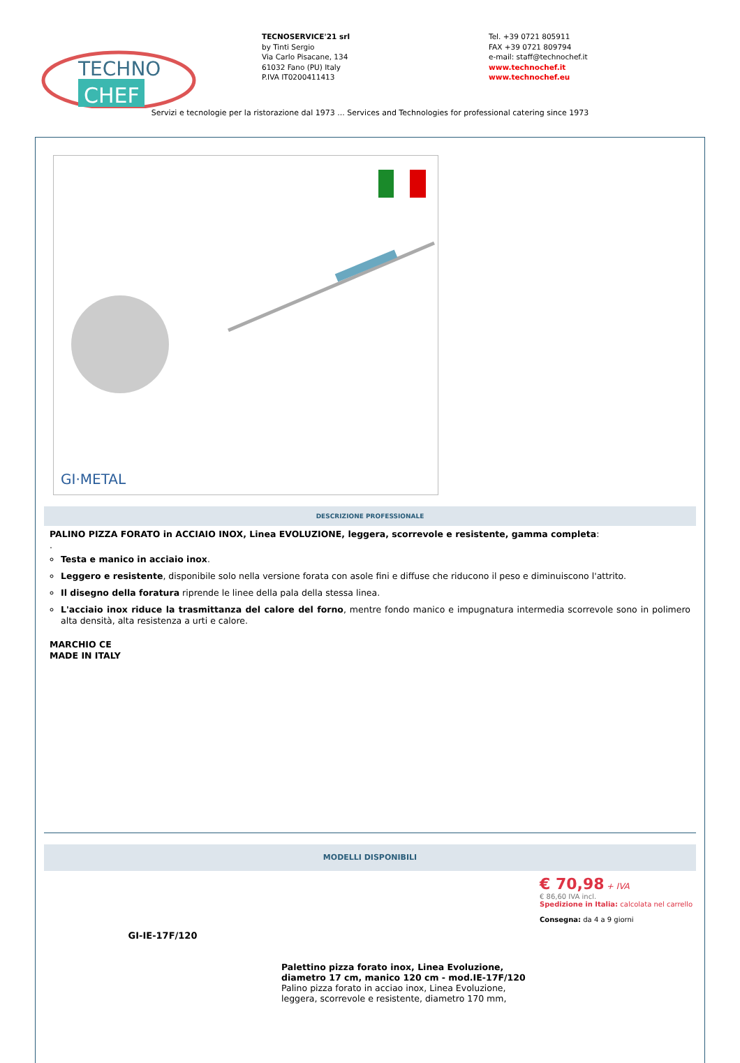TECHNO
CHEF
TECNOSERVICE'21 srl
by Tinti Sergio
Via Carlo Pisacane, 134
61032 Fano (PU) Italy
P.IVA IT0200411413
Tel. +39 0721 805911
FAX +39 0721 809794
e-mail: staff@technochef.it
www.technochef.it
www.technochef.eu
Servizi e tecnologie per la ristorazione dal 1973 ... Services and Technologies for professional catering since 1973
GI·METAL
DESCRIZIONE PROFESSIONALE
PALINO PIZZA FORATO in ACCIAIO INOX, Linea EVOLUZIONE, leggera, scorrevole e resistente, gamma completa:
.
Testa e manico in acciaio inox.
Leggero e resistente, disponibile solo nella versione forata con asole fini e diffuse che riducono il peso e diminuiscono l'attrito.
Il disegno della foratura riprende le linee della pala della stessa linea.
L'acciaio inox riduce la trasmittanza del calore del forno, mentre fondo manico e impugnatura intermedia scorrevole sono in polimero alta densità, alta resistenza a urti e calore.
MARCHIO CE
MADE IN ITALY
MODELLI DISPONIBILI
GI-IE-17F/120
Palettino pizza forato inox, Linea Evoluzione, diametro 17 cm, manico 120 cm - mod.IE-17F/120
Palino pizza forato in acciao inox, Linea Evoluzione, leggera, scorrevole e resistente, diametro 170 mm,
€ 70,98 + IVA
€ 86,60 IVA incl.
Spedizione in Italia: calcolata nel carrello
Consegna: da 4 a 9 giorni